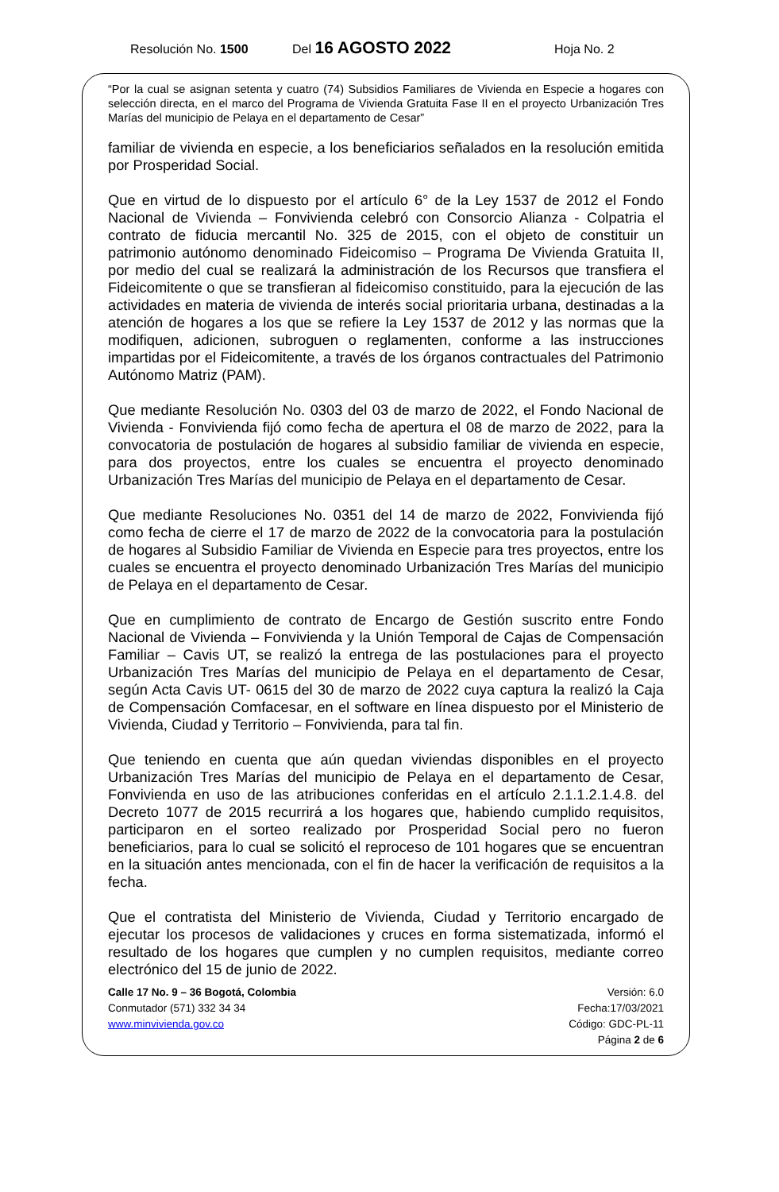Resolución No. 1500 Del 16 AGOSTO 2022 Hoja No. 2
“Por la cual se asignan setenta y cuatro (74) Subsidios Familiares de Vivienda en Especie a hogares con selección directa, en el marco del Programa de Vivienda Gratuita Fase II en el proyecto Urbanización Tres Marías del municipio de Pelaya en el departamento de Cesar”
familiar de vivienda en especie, a los beneficiarios señalados en la resolución emitida por Prosperidad Social.
Que en virtud de lo dispuesto por el artículo 6° de la Ley 1537 de 2012 el Fondo Nacional de Vivienda – Fonvivienda celebró con Consorcio Alianza - Colpatria el contrato de fiducia mercantil No. 325 de 2015, con el objeto de constituir un patrimonio autónomo denominado Fideicomiso – Programa De Vivienda Gratuita II, por medio del cual se realizará la administración de los Recursos que transfiera el Fideicomitente o que se transfieran al fideicomiso constituido, para la ejecución de las actividades en materia de vivienda de interés social prioritaria urbana, destinadas a la atención de hogares a los que se refiere la Ley 1537 de 2012 y las normas que la modifiquen, adicionen, subroguen o reglamenten, conforme a las instrucciones impartidas por el Fideicomitente, a través de los órganos contractuales del Patrimonio Autónomo Matriz (PAM).
Que mediante Resolución No. 0303 del 03 de marzo de 2022, el Fondo Nacional de Vivienda - Fonvivienda fijó como fecha de apertura el 08 de marzo de 2022, para la convocatoria de postulación de hogares al subsidio familiar de vivienda en especie, para dos proyectos, entre los cuales se encuentra el proyecto denominado Urbanización Tres Marías del municipio de Pelaya en el departamento de Cesar.
Que mediante Resoluciones No. 0351 del 14 de marzo de 2022, Fonvivienda fijó como fecha de cierre el 17 de marzo de 2022 de la convocatoria para la postulación de hogares al Subsidio Familiar de Vivienda en Especie para tres proyectos, entre los cuales se encuentra el proyecto denominado Urbanización Tres Marías del municipio de Pelaya en el departamento de Cesar.
Que en cumplimiento de contrato de Encargo de Gestión suscrito entre Fondo Nacional de Vivienda – Fonvivienda y la Unión Temporal de Cajas de Compensación Familiar – Cavis UT, se realizó la entrega de las postulaciones para el proyecto Urbanización Tres Marías del municipio de Pelaya en el departamento de Cesar, según Acta Cavis UT- 0615 del 30 de marzo de 2022 cuya captura la realizó la Caja de Compensación Comfacesar, en el software en línea dispuesto por el Ministerio de Vivienda, Ciudad y Territorio – Fonvivienda, para tal fin.
Que teniendo en cuenta que aún quedan viviendas disponibles en el proyecto Urbanización Tres Marías del municipio de Pelaya en el departamento de Cesar, Fonvivienda en uso de las atribuciones conferidas en el artículo 2.1.1.2.1.4.8. del Decreto 1077 de 2015 recurrirá a los hogares que, habiendo cumplido requisitos, participaron en el sorteo realizado por Prosperidad Social pero no fueron beneficiarios, para lo cual se solicitó el reproceso de 101 hogares que se encuentran en la situación antes mencionada, con el fin de hacer la verificación de requisitos a la fecha.
Que el contratista del Ministerio de Vivienda, Ciudad y Territorio encargado de ejecutar los procesos de validaciones y cruces en forma sistematizada, informó el resultado de los hogares que cumplen y no cumplen requisitos, mediante correo electrónico del 15 de junio de 2022.
Calle 17 No. 9 – 36 Bogotá, Colombia
Conmutador (571) 332 34 34
www.minvivienda.gov.co
Versión: 6.0
Fecha:17/03/2021
Código: GDC-PL-11
Página 2 de 6